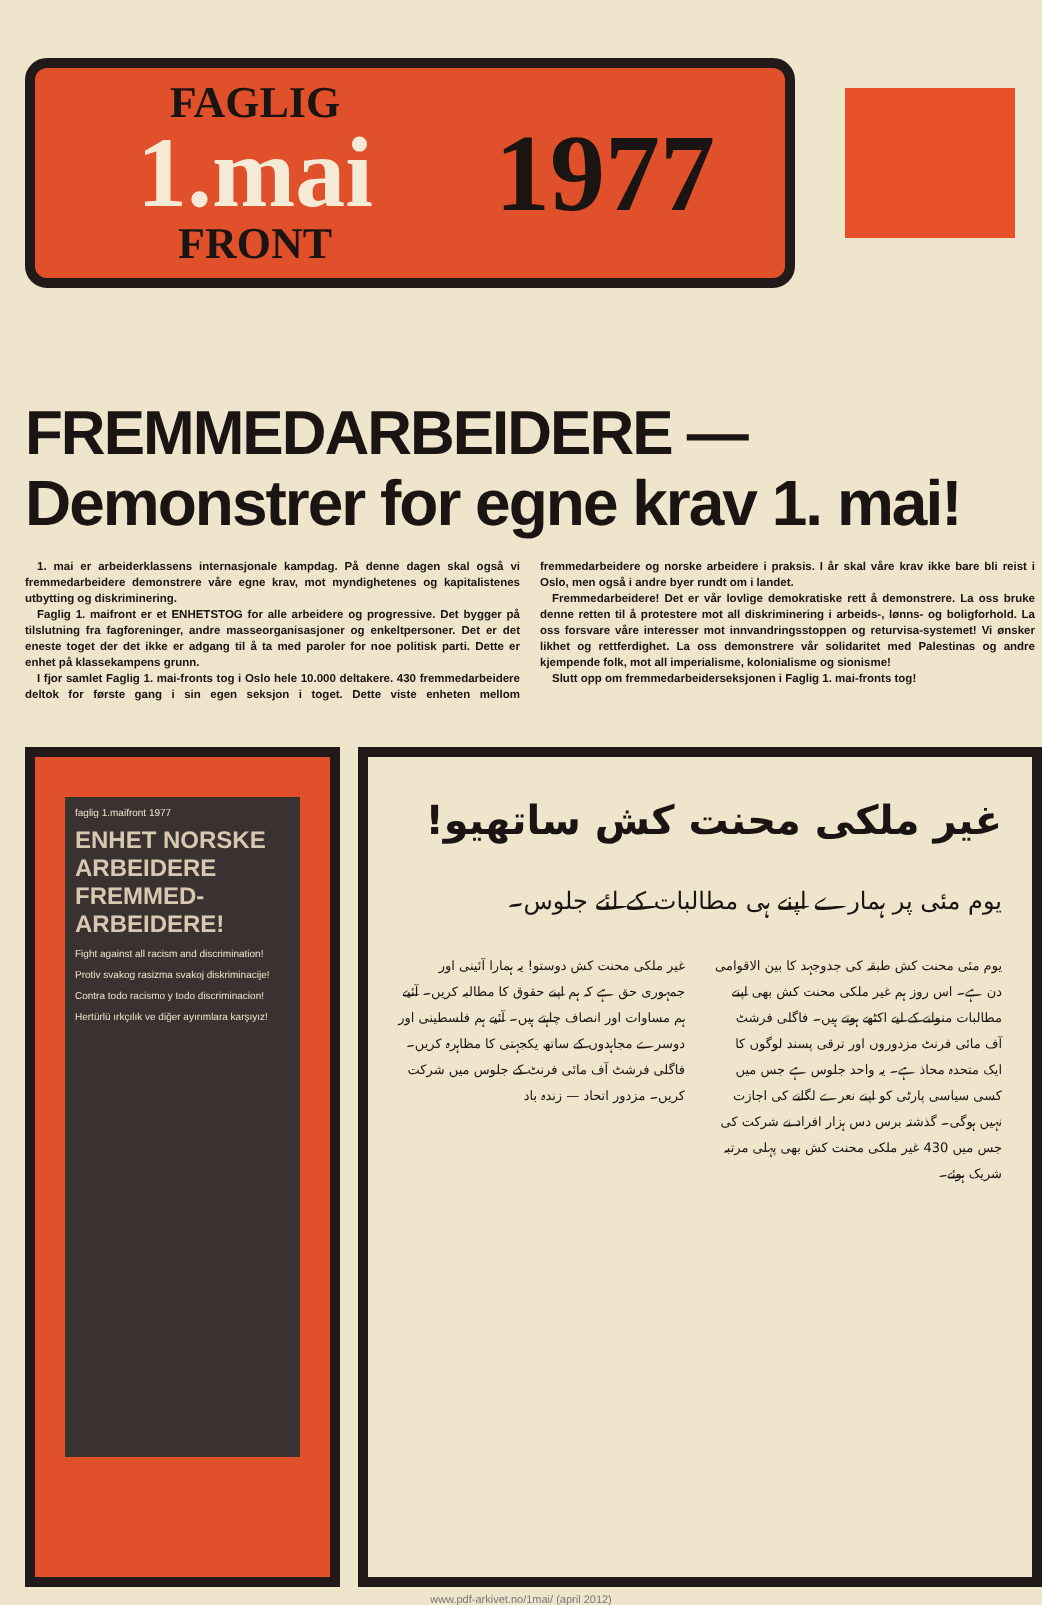FAGLIG
1.mai
FRONT
1977
FREMMEDARBEIDERE —
Demonstrer for egne krav 1. mai!
1. mai er arbeiderklassens internasjonale kampdag. På denne dagen skal også vi fremmedarbeidere demonstrere våre egne krav, mot myndighetenes og kapitalistenes utbytting og diskriminering.
Faglig 1. maifront er et ENHETSTOG for alle arbeidere og progressive. Det bygger på tilslutning fra fagforeninger, andre masseorganisasjoner og enkeltpersoner. Det er det eneste toget der det ikke er adgang til å ta med paroler for noe politisk parti. Dette er enhet på klassekampens grunn.
I fjor samlet Faglig 1. mai-fronts tog i Oslo hele 10.000 deltakere. 430 fremmedarbeidere deltok for første gang i sin egen seksjon i toget. Dette viste enheten mellom fremmedarbeidere og norske arbeidere i praksis. I år skal våre krav ikke bare bli reist i Oslo, men også i andre byer rundt om i landet.
Fremmedarbeidere! Det er vår lovlige demokratiske rett å demonstrere. La oss bruke denne retten til å protestere mot all diskriminering i arbeids-, lønns- og boligforhold. La oss forsvare våre interesser mot innvandringsstoppen og returvisa-systemet! Vi ønsker likhet og rettferdighet. La oss demonstrere vår solidaritet med Palestinas og andre kjempende folk, mot all imperialisme, kolonialisme og sionisme!
Slutt opp om fremmedarbeiderseksjonen i Faglig 1. mai-fronts tog!
faglig 1.maifront 1977
ENHET NORSKE ARBEIDERE FREMMED-ARBEIDERE!
Fight against all racism and discrimination!
Protiv svakog rasizma svakoj diskriminacije!
Contra todo racismo y todo discriminacion!
Hertürlü ırkçılık ve diğer ayırımlara karşıyız!
غیر ملکی محنت کش ساتھیو!
یوم مئی پر ہمارے اپنے ہی مطالبات کے لئے جلوس۔
یوم مئی محنت کش طبقہ کی جدوجہد کا بین الاقوامی دن ہے۔ اس روز ہم غیر ملکی محنت کش بھی اپنے مطالبات منوانے کے لیے اکٹھے ہوتے ہیں۔ فاگلی فرشٹ آف مائی فرنٹ مزدوروں اور ترقی پسند لوگوں کا ایک متحدہ محاذ ہے۔ یہ واحد جلوس ہے جس میں کسی سیاسی پارٹی کو اپنے نعرے لگانے کی اجازت نہیں ہوگی۔ گذشتہ برس دس ہزار افراد نے شرکت کی جس میں 430 غیر ملکی محنت کش بھی پہلی مرتبہ شریک ہوئے۔
غیر ملکی محنت کش دوستو! یہ ہمارا آئینی اور جمہوری حق ہے کہ ہم اپنے حقوق کا مطالبہ کریں۔ آئیے ہم مساوات اور انصاف چاہتے ہیں۔ آئیے ہم فلسطینی اور دوسرے مجاہدوں کے ساتھ یکجہتی کا مظاہرہ کریں۔ فاگلی فرشٹ آف مائی فرنٹ کے جلوس میں شرکت کریں۔ مزدور اتحاد — زندہ باد
www.pdf-arkivet.no/1mai/ (april 2012)